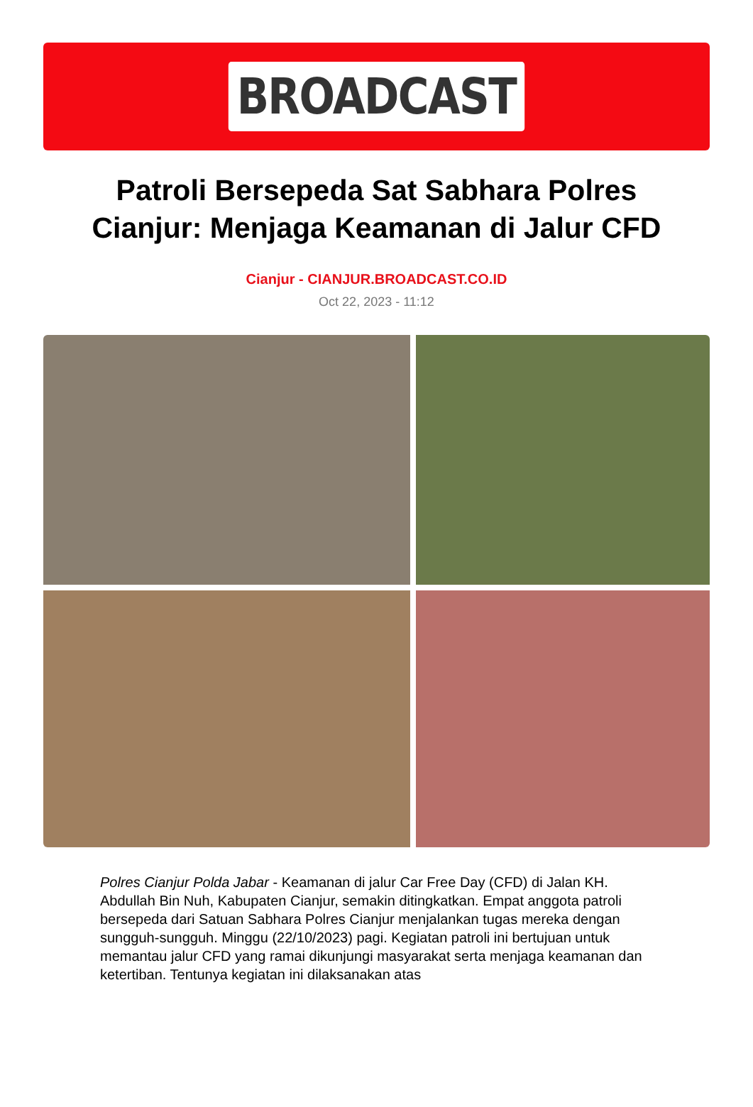BROADCAST
Patroli Bersepeda Sat Sabhara Polres Cianjur: Menjaga Keamanan di Jalur CFD
Cianjur - CIANJUR.BROADCAST.CO.ID
Oct 22, 2023 - 11:12
Polres Cianjur Polda Jabar - Keamanan di jalur Car Free Day (CFD) di Jalan KH. Abdullah Bin Nuh, Kabupaten Cianjur, semakin ditingkatkan. Empat anggota patroli bersepeda dari Satuan Sabhara Polres Cianjur menjalankan tugas mereka dengan sungguh-sungguh. Minggu (22/10/2023) pagi. Kegiatan patroli ini bertujuan untuk memantau jalur CFD yang ramai dikunjungi masyarakat serta menjaga keamanan dan ketertiban. Tentunya kegiatan ini dilaksanakan atas